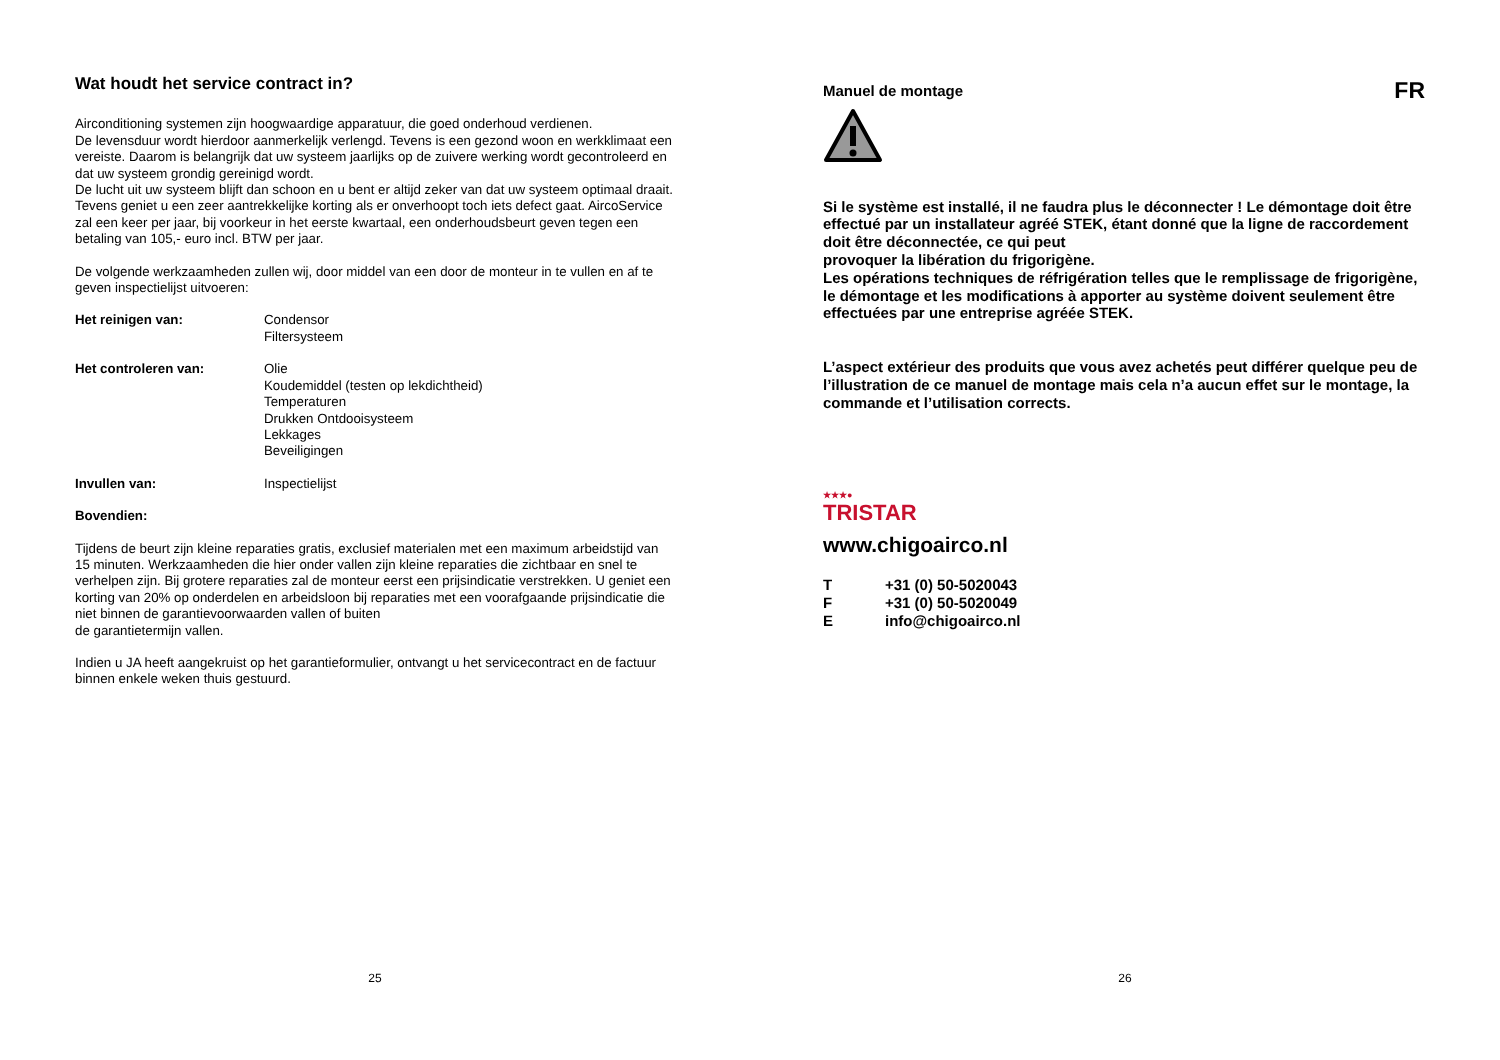Wat houdt het service contract in?
Airconditioning systemen zijn hoogwaardige apparatuur, die goed onderhoud verdienen.
De levensduur wordt hierdoor aanmerkelijk verlengd. Tevens is een gezond woon en werkklimaat een vereiste. Daarom is belangrijk dat uw systeem jaarlijks op de zuivere werking wordt gecontroleerd en dat uw systeem grondig gereinigd wordt.
De lucht uit uw systeem blijft dan schoon en u bent er altijd zeker van dat uw systeem optimaal draait. Tevens geniet u een zeer aantrekkelijke korting als er onverhoopt toch iets defect gaat. AircoService zal een keer per jaar, bij voorkeur in het eerste kwartaal, een onderhoudsbeurt geven tegen een betaling van 105,- euro incl. BTW per jaar.
De volgende werkzaamheden zullen wij, door middel van een door de monteur in te vullen en af te geven inspectielijst uitvoeren:
Het reinigen van: Condensor
Filtersysteem
Het controleren van: Olie
Koudemiddel (testen op lekdichtheid)
Temperaturen
Drukken Ontdooisysteem
Lekkages
Beveiligingen
Invullen van: Inspectielijst
Bovendien:
Tijdens de beurt zijn kleine reparaties gratis, exclusief materialen met een maximum arbeidstijd van 15 minuten. Werkzaamheden die hier onder vallen zijn kleine reparaties die zichtbaar en snel te verhelpen zijn. Bij grotere reparaties zal de monteur eerst een prijsindicatie verstrekken. U geniet een korting van 20% op onderdelen en arbeidsloon bij reparaties met een voorafgaande prijsindicatie die niet binnen de garantievoorwaarden vallen of buiten
de garantietermijn vallen.
Indien u JA heeft aangekruist op het garantieformulier, ontvangt u het servicecontract en de factuur binnen enkele weken thuis gestuurd.
25
Manuel de montage FR
Si le système est installé, il ne faudra plus le déconnecter ! Le démontage doit être effectué par un installateur agréé STEK, étant donné que la ligne de raccordement doit être déconnectée, ce qui peut
provoquer la libération du frigorigène.
Les opérations techniques de réfrigération telles que le remplissage de frigorigène, le démontage et les modifications à apporter au système doivent seulement être effectuées par une entreprise agréée STEK.
L’aspect extérieur des produits que vous avez achetés peut différer quelque peu de l’illustration de ce manuel de montage mais cela n’a aucun effet sur le montage, la commande et l’utilisation corrects.
★★★●
TRISTAR
www.chigoairco.nl
T +31 (0) 50-5020043
F +31 (0) 50-5020049
Einfo@chigoairco.nl
26